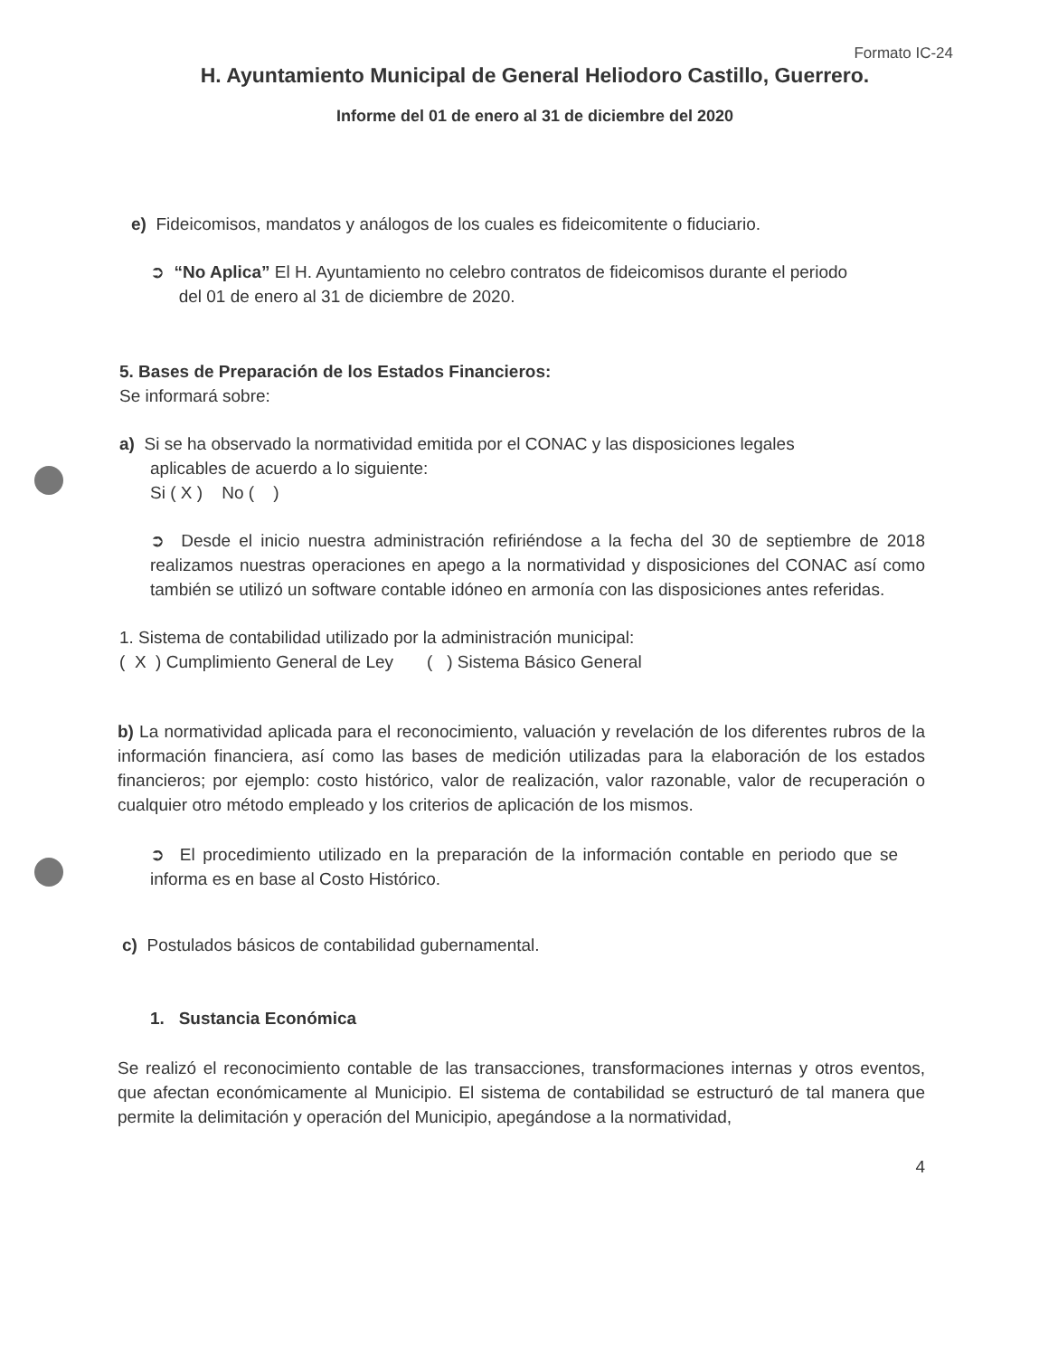Formato IC-24
H. Ayuntamiento Municipal de General Heliodoro Castillo, Guerrero.
Informe del 01 de enero al 31 de diciembre del 2020
e) Fideicomisos, mandatos y análogos de los cuales es fideicomitente o fiduciario.
➲ “No Aplica” El H. Ayuntamiento no celebro contratos de fideicomisos durante el periodo
del 01 de enero al 31 de diciembre de 2020.
5. Bases de Preparación de los Estados Financieros:
Se informará sobre:
a) Si se ha observado la normatividad emitida por el CONAC y las disposiciones legales
aplicables de acuerdo a lo siguiente:
Si ( X ) No ( )
➲ Desde el inicio nuestra administración refiriéndose a la fecha del 30 de septiembre de 2018 realizamos nuestras operaciones en apego a la normatividad y disposiciones del CONAC así como también se utilizó un software contable idóneo en armonía con las disposiciones antes referidas.
1. Sistema de contabilidad utilizado por la administración municipal:
( X ) Cumplimiento General de Ley ( ) Sistema Básico General
b) La normatividad aplicada para el reconocimiento, valuación y revelación de los diferentes rubros de la información financiera, así como las bases de medición utilizadas para la elaboración de los estados financieros; por ejemplo: costo histórico, valor de realización, valor razonable, valor de recuperación o cualquier otro método empleado y los criterios de aplicación de los mismos.
➲ El procedimiento utilizado en la preparación de la información contable en periodo que se informa es en base al Costo Histórico.
c) Postulados básicos de contabilidad gubernamental.
1. Sustancia Económica
Se realizó el reconocimiento contable de las transacciones, transformaciones internas y otros eventos, que afectan económicamente al Municipio. El sistema de contabilidad se estructuró de tal manera que permite la delimitación y operación del Municipio, apegándose a la normatividad,
4